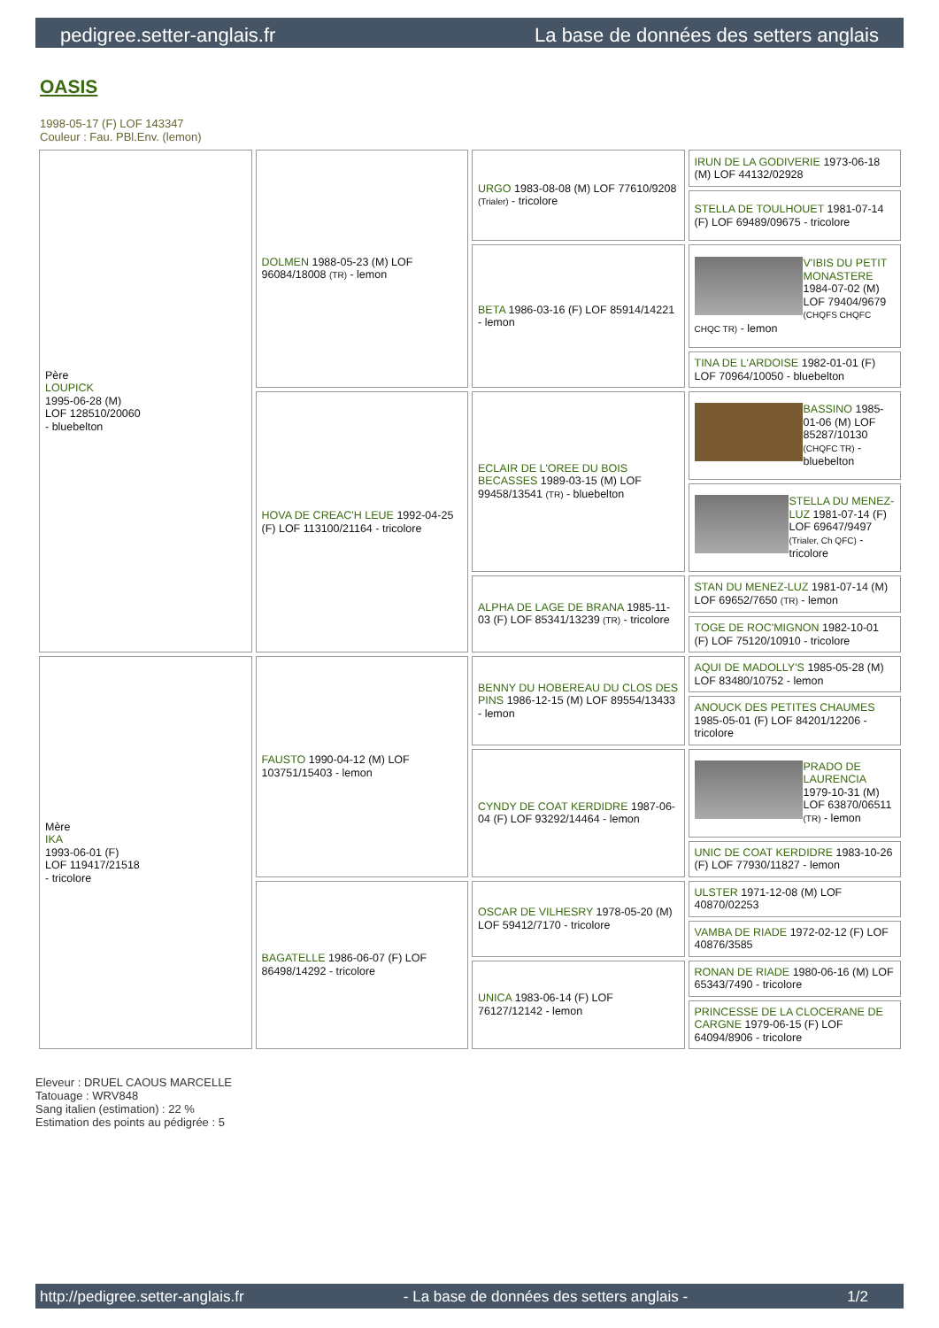pedigree.setter-anglais.fr La base de données des setters anglais
OASIS
1998-05-17 (F) LOF 143347
Couleur : Fau. PBl.Env. (lemon)
| Père LOUPICK 1995-06-28 (M) LOF 128510/20060 - bluebelton | DOLMEN 1988-05-23 (M) LOF 96084/18008 (TR) - lemon | URGO 1983-08-08 (M) LOF 77610/9208 (Trialer) - tricolore | IRUN DE LA GODIVERIE 1973-06-18 (M) LOF 44132/02928 |
| | | | STELLA DE TOULHOUET 1981-07-14 (F) LOF 69489/09675 - tricolore |
| | | BETA 1986-03-16 (F) LOF 85914/14221 - lemon | V'IBIS DU PETIT MONASTERE 1984-07-02 (M) LOF 79404/9679 (CHQFS CHQFC CHQC TR) - lemon |
| | | | TINA DE L'ARDOISE 1982-01-01 (F) LOF 70964/10050 - bluebelton |
| | HOVA DE CREAC'H LEUE 1992-04-25 (F) LOF 113100/21164 - tricolore | ECLAIR DE L'OREE DU BOIS BECASSES 1989-03-15 (M) LOF 99458/13541 (TR) - bluebelton | BASSINO 1985-01-06 (M) LOF 85287/10130 (CHQFC TR) - bluebelton |
| | | | STELLA DU MENEZ-LUZ 1981-07-14 (F) LOF 69647/9497 (Trialer, Ch QFC) - tricolore |
| | | ALPHA DE LAGE DE BRANA 1985-11-03 (F) LOF 85341/13239 (TR) - tricolore | STAN DU MENEZ-LUZ 1981-07-14 (M) LOF 69652/7650 (TR) - lemon |
| | | | TOGE DE ROC'MIGNON 1982-10-01 (F) LOF 75120/10910 - tricolore |
| Mère IKA 1993-06-01 (F) LOF 119417/21518 - tricolore | FAUSTO 1990-04-12 (M) LOF 103751/15403 - lemon | BENNY DU HOBEREAU DU CLOS DES PINS 1986-12-15 (M) LOF 89554/13433 - lemon | AQUI DE MADOLLY'S 1985-05-28 (M) LOF 83480/10752 - lemon |
| | | | ANOUCK DES PETITES CHAUMES 1985-05-01 (F) LOF 84201/12206 - tricolore |
| | | CYNDY DE COAT KERDIDRE 1987-06-04 (F) LOF 93292/14464 - lemon | PRADO DE LAURENCIA 1979-10-31 (M) LOF 63870/06511 (TR) - lemon |
| | | | UNIC DE COAT KERDIDRE 1983-10-26 (F) LOF 77930/11827 - lemon |
| | BAGATELLE 1986-06-07 (F) LOF 86498/14292 - tricolore | OSCAR DE VILHESRY 1978-05-20 (M) LOF 59412/7170 - tricolore | ULSTER 1971-12-08 (M) LOF 40870/02253 |
| | | | VAMBA DE RIADE 1972-02-12 (F) LOF 40876/3585 |
| | | UNICA 1983-06-14 (F) LOF 76127/12142 - lemon | RONAN DE RIADE 1980-06-16 (M) LOF 65343/7490 - tricolore |
| | | | PRINCESSE DE LA CLOCERANE DE CARGNE 1979-06-15 (F) LOF 64094/8906 - tricolore |
Eleveur : DRUEL CAOUS MARCELLE
Tatouage : WRV848
Sang italien (estimation) : 22 %
Estimation des points au pédigrée : 5
http://pedigree.setter-anglais.fr - La base de données des setters anglais - 1/2